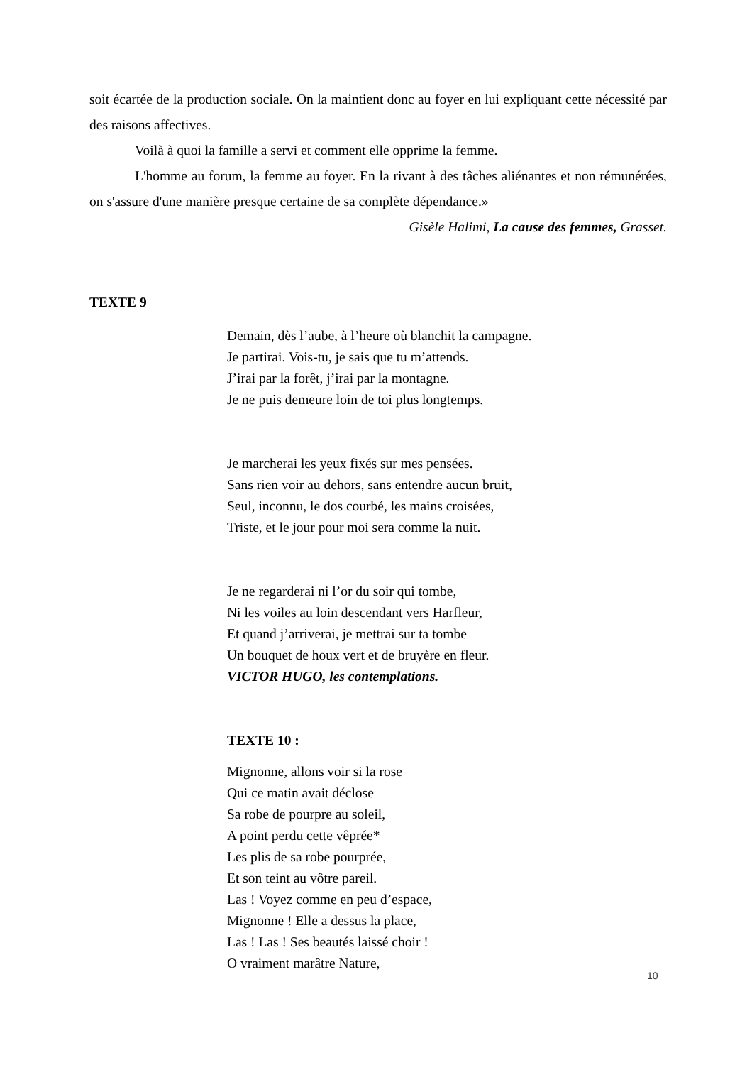soit écartée de la production sociale. On la maintient donc au foyer en lui expliquant cette nécessité par des raisons affectives.
Voilà à quoi la famille a servi et comment elle opprime la femme.
L'homme au forum, la femme au foyer. En la rivant à des tâches aliénantes et non rémunérées, on s'assure d'une manière presque certaine de sa complète dépendance.»
Gisèle Halimi, La cause des femmes, Grasset.
TEXTE 9
Demain, dès l’aube, à l’heure où blanchit la campagne.
Je partirai. Vois-tu, je sais que tu m’attends.
J’irai par la forêt, j’irai par la montagne.
Je ne puis demeure loin de toi plus longtemps.
Je marcherai les yeux fixés sur mes pensées.
Sans rien voir au dehors, sans entendre aucun bruit,
Seul, inconnu, le dos courbé, les mains croisées,
Triste, et le jour pour moi sera comme la nuit.
Je ne regarderai ni l’or du soir qui tombe,
Ni les voiles au loin descendant vers Harfleur,
Et quand j’arriverai, je mettrai sur ta tombe
Un bouquet de houx vert et de bruyère en fleur.
VICTOR HUGO, les contemplations.
TEXTE 10 :
Mignonne, allons voir si la rose
Qui ce matin avait déclose
Sa robe de pourpre au soleil,
A point perdu cette vêprée*
Les plis de sa robe pourprée,
Et son teint au vôtre pareil.
Las ! Voyez comme en peu d’espace,
Mignonne ! Elle a dessus la place,
Las ! Las ! Ses beautés laissé choir !
O vraiment marâtre Nature,
10